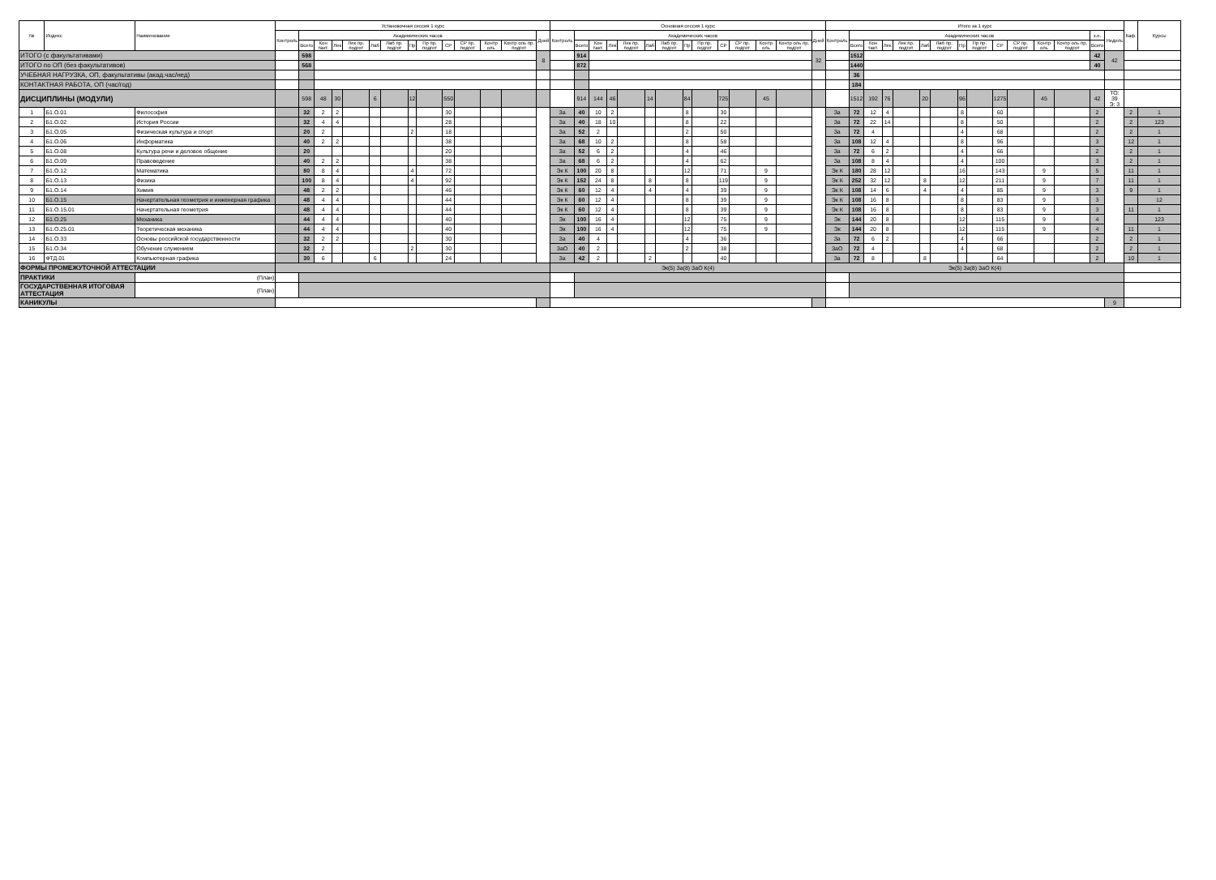| № | Индекс | Наименование | Установочная сессия 1 курс | | | | | | | | | | | | | | Основная сессия 1 курс | | | | | | | | | | | | | | Итого за 1 курс | | | | | | | | | | | | | | | Каф. | Курсы |
| --- | --- | --- | --- | --- | --- | --- | --- | --- | --- | --- | --- | --- | --- | --- | --- | --- | --- | --- | --- | --- | --- | --- | --- | --- | --- | --- | --- | --- | --- | --- | --- | --- | --- | --- | --- | --- | --- | --- | --- | --- | --- | --- | --- | --- | --- | --- | --- |
| | | | Контроль | Академических часов | | | | | | | | | | | | Дней | Контроль | Академических часов | | | | | | | | | | | | Дней | Контроль | Академических часов | | | | | | | | | | | | з.е. | Недель | | |
| | | | | Всего | Кон такт. | Лек | Лек пр. подгот | Лаб | Лаб пр. подгот | Пр | Пр пр. подгот | СР | СР пр. подгот | Контр оль | Контр оль пр. подгот | | | Всего | Кон такт. | Лек | Лек пр. подгот | Лаб | Лаб пр. подгот | Пр | Пр пр. подгот | СР | СР пр. подгот | Контр оль | Контр оль пр. подгот | | | Всего | Кон такт. | Лек | Лек пр. подгот | Лаб | Лаб пр. подгот | Пр | Пр пр. подгот | СР | СР пр. подгот | Контр оль | Контр оль пр. подгот | Всего | | | |
| ИТОГО (с факультативами) | | | | 598 | | | | | | | | | | | | 8 | | 914 | | | | | | | | | | | | 32 | | 1512 | | | | | | | | | | | | 42 | 42 | | |
| ИТОГО по ОП (без факультативов) | | | | 568 | | | | | | | | | | | | | | 872 | | | | | | | | | | | | | | 1440 | | | | | | | | | | | | 40 | | | |
| УЧЕБНАЯ НАГРУЗКА, ОП, факультативы (акад.час/нед) | | | | | | | | | | | | | | | | | | | | | | | | | | | | | | | | 36 | | | | | | | | | | | | | | | |
| КОНТАКТНАЯ РАБОТА, ОП (час/год) | | | | | | | | | | | | | | | | | | | | | | | | | | | | | | | | 184 | | | | | | | | | | | | | | | |
| ДИСЦИПЛИНЫ (МОДУЛИ) | | | | 598 | 48 | 30 | | 6 | | 12 | | 550 | | | | | | 914 | 144 | 46 | | 14 | | 84 | | 725 | | 45 | | | | 1512 | 192 | 76 | | 20 | | 96 | | 1275 | | 45 | | 42 | ТО: 39 Э: 3 | | |
| 1 | Б1.О.01 | Философия | | 32 | 2 | 2 | | | | | | 30 | | | | | За | 40 | 10 | 2 | | | | 8 | | 30 | | | | | За | 72 | 12 | 4 | | | | 8 | | 60 | | | | 2 | | 2 | 1 |
| 2 | Б1.О.02 | История России | | 32 | 4 | 4 | | | | | | 28 | | | | | За | 40 | 18 | 10 | | | | 8 | | 22 | | | | | За | 72 | 22 | 14 | | | | 8 | | 50 | | | | 2 | | 2 | 123 |
| 3 | Б1.О.05 | Физическая культура и спорт | | 20 | 2 | | | | | 2 | | 18 | | | | | За | 52 | 2 | | | | | 2 | | 50 | | | | | За | 72 | 4 | | | | | 4 | | 68 | | | | 2 | | 2 | 1 |
| 4 | Б1.О.06 | Информатика | | 40 | 2 | 2 | | | | | | 38 | | | | | За | 68 | 10 | 2 | | | | 8 | | 58 | | | | | За | 108 | 12 | 4 | | | | 8 | | 96 | | | | 3 | | 12 | 1 |
| 5 | Б1.О.08 | Культура речи и деловое общение | | 20 | | | | | | | | 20 | | | | | За | 52 | 6 | 2 | | | | 4 | | 46 | | | | | За | 72 | 6 | 2 | | | | 4 | | 66 | | | | 2 | | 2 | 1 |
| 6 | Б1.О.09 | Правоведение | | 40 | 2 | 2 | | | | | | 38 | | | | | За | 68 | 6 | 2 | | | | 4 | | 62 | | | | | За | 108 | 8 | 4 | | | | 4 | | 100 | | | | 3 | | 2 | 1 |
| 7 | Б1.О.12 | Математика | | 80 | 8 | 4 | | | | 4 | | 72 | | | | | Эк К | 100 | 20 | 8 | | | | 12 | | 71 | | 9 | | | Эк К | 180 | 28 | 12 | | | | 16 | | 143 | | 9 | | 5 | | 11 | 1 |
| 8 | Б1.О.13 | Физика | | 100 | 8 | 4 | | | | 4 | | 92 | | | | | Эк К | 152 | 24 | 8 | | 8 | | 8 | | 119 | | 9 | | | Эк К | 252 | 32 | 12 | | 8 | | 12 | | 211 | | 9 | | 7 | | 11 | 1 |
| 9 | Б1.О.14 | Химия | | 48 | 2 | 2 | | | | | | 46 | | | | | Эк К | 60 | 12 | 4 | | 4 | | 4 | | 39 | | 9 | | | Эк К | 108 | 14 | 6 | | 4 | | 4 | | 85 | | 9 | | 3 | | 9 | 1 |
| 10 | Б1.О.15 | Начертательная геометрия и инженерная графика | | 48 | 4 | 4 | | | | | | 44 | | | | | Эк К | 60 | 12 | 4 | | | | 8 | | 39 | | 9 | | | Эк К | 108 | 16 | 8 | | | | 8 | | 83 | | 9 | | 3 | | | 12 |
| 11 | Б1.О.15.01 | Начертательная геометрия | | 48 | 4 | 4 | | | | | | 44 | | | | | Эк К | 60 | 12 | 4 | | | | 8 | | 39 | | 9 | | | Эк К | 108 | 16 | 8 | | | | 8 | | 83 | | 9 | | 3 | | 11 | 1 |
| 12 | Б1.О.25 | Механика | | 44 | 4 | 4 | | | | | | 40 | | | | | Эк | 100 | 16 | 4 | | | | 12 | | 75 | | 9 | | | Эк | 144 | 20 | 8 | | | | 12 | | 115 | | 9 | | 4 | | | 123 |
| 13 | Б1.О.25.01 | Теоретическая механика | | 44 | 4 | 4 | | | | | | 40 | | | | | Эк | 100 | 16 | 4 | | | | 12 | | 75 | | 9 | | | Эк | 144 | 20 | 8 | | | | 12 | | 115 | | 9 | | 4 | | 11 | 1 |
| 14 | Б1.О.33 | Основы российской государственности | | 32 | 2 | 2 | | | | | | 30 | | | | | За | 40 | 4 | | | | | 4 | | 36 | | | | | За | 72 | 6 | 2 | | | | 4 | | 66 | | | | 2 | | 2 | 1 |
| 15 | Б1.О.34 | Обучение служением | | 32 | 2 | | | | | 2 | | 30 | | | | | ЗаО | 40 | 2 | | | | | 2 | | 38 | | | | | ЗаО | 72 | 4 | | | | | 4 | | 68 | | | | 2 | | 2 | 1 |
| 16 | ФТД.01 | Компьютерная графика | | 30 | 6 | | | 6 | | | | 24 | | | | | За | 42 | 2 | | | 2 | | | | 40 | | | | | За | 72 | 8 | | | 8 | | | | 64 | | | | 2 | | 10 | 1 |
| ФОРМЫ ПРОМЕЖУТОЧНОЙ АТТЕСТАЦИИ | | | | | | | | | | | | | | | | | Эк(5) За(8) ЗаО К(4) | | | | | | | | | | | | | | Эк(5) За(8) ЗаО К(4) | | | | | | | | | | | | | | | | |
| ПРАКТИКИ | | (План) | | | | | | | | | | | | | | | | | | | | | | | | | | | | | | | | | | | | | | | | | | | | | |
| ГОСУДАРСТВЕННАЯ ИТОГОВАЯ АТТЕСТАЦИЯ | | (План) | | | | | | | | | | | | | | | | | | | | | | | | | | | | | | | | | | | | | | | | | | | | | |
| КАНИКУЛЫ | | | | | | | | | | | | | | | | | | | | | | | | | | | | | | | | | | | | | | | | | | | | | 9 | | |